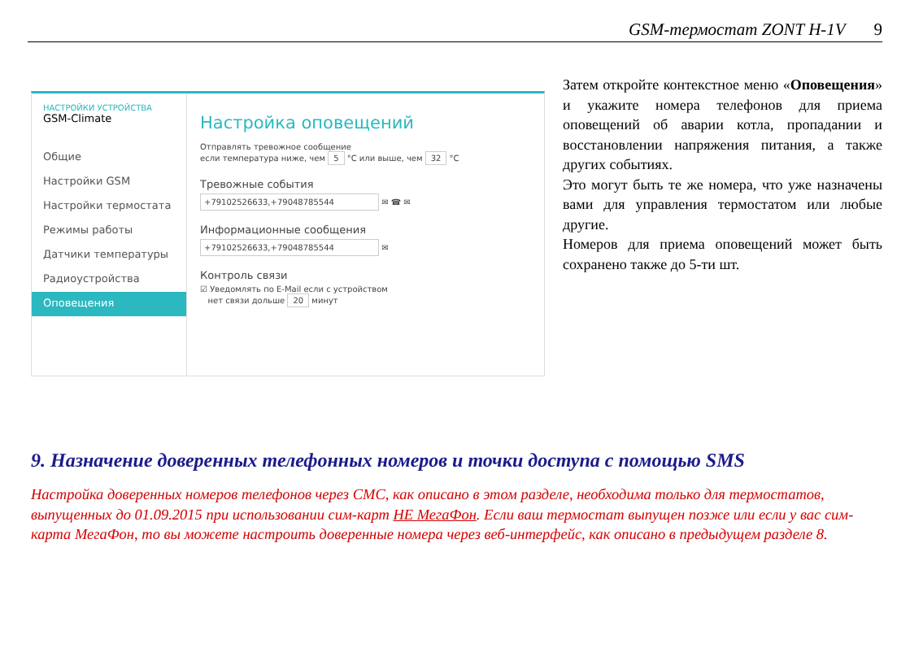GSM-термостат ZONT H-1V 9
НАСТРОЙКИ УСТРОЙСТВА
GSM-Climate
Общие
Настройки GSM
Настройки термостата
Режимы работы
Датчики температуры
Радиоустройства
Оповещения
Настройка оповещений
Отправлять тревожное сообщение
если температура ниже, чем 5 °C или выше, чем 32 °C
Тревожные события
+79102526633,+79048785544 ✉ ☎ ✉
Информационные сообщения
+79102526633,+79048785544 ✉
Контроль связи
☑ Уведомлять по E-Mail если с устройством
нет связи дольше 20 минут
Затем откройте контекстное меню «Оповещения» и укажите номера телефонов для приема оповещений об аварии котла, пропадании и восстановлении напряжения питания, а также других событиях.
Это могут быть те же номера, что уже назначены вами для управления термостатом или любые другие.
Номеров для приема оповещений может быть сохранено также до 5-ти шт.
9. Назначение доверенных телефонных номеров и точки доступа с помощью SMS
Настройка доверенных номеров телефонов через СМС, как описано в этом разделе, необходима только для термостатов, выпущенных до 01.09.2015 при использовании сим-карт НЕ МегаФон. Если ваш термостат выпущен позже или если у вас сим-карта МегаФон, то вы можете настроить доверенные номера через веб-интерфейс, как описано в предыдущем разделе 8.